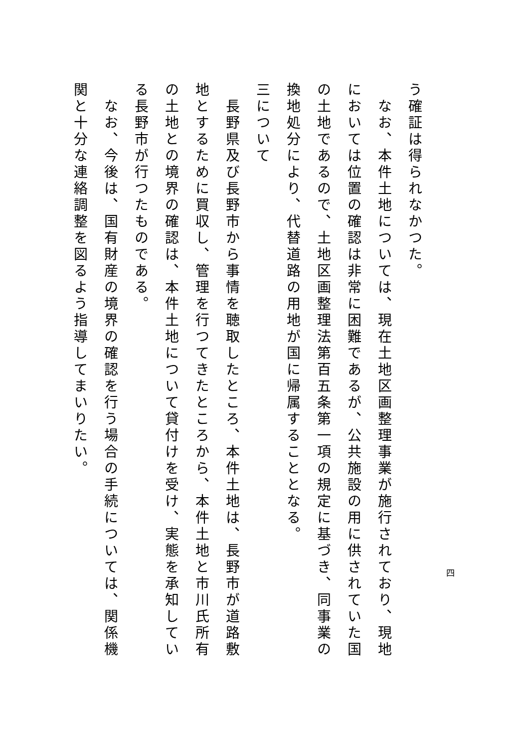う確証は得られなかつた。
　なお、本件土地については、現在土地区画整理事業が施行されており、現地においては位置の確認は非常に困難であるが、公共施設の用に供されていた国の土地であるので、土地区画整理法第百五条第一項の規定に基づき、同事業の換地処分により、代替道路の用地が国に帰属することとなる。
三について
　長野県及び長野市から事情を聴取したところ、本件土地は、長野市が道路敷地とするために買収し、管理を行つてきたところから、本件土地と市川氏所有の土地との境界の確認は、本件土地について貸付けを受け、実態を承知している長野市が行つたものである。
　なお、今後は、国有財産の境界の確認を行う場合の手続については、関係機関と十分な連絡調整を図るよう指導してまいりたい。
四